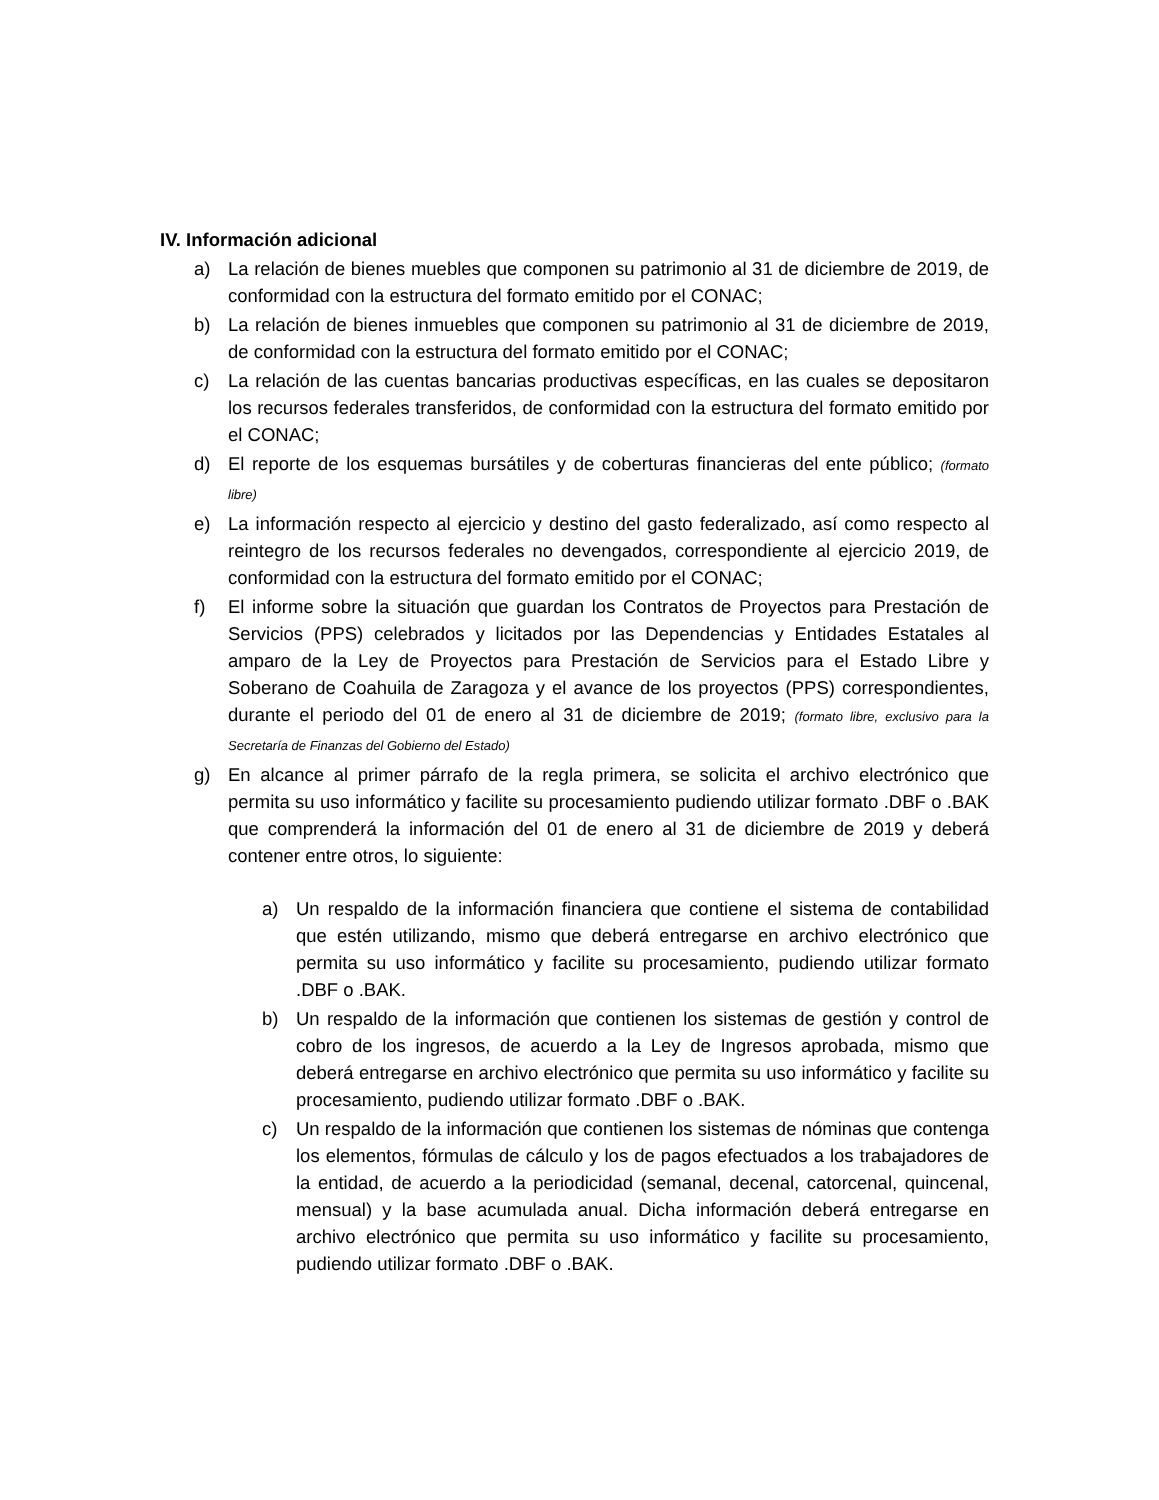IV. Información adicional
a) La relación de bienes muebles que componen su patrimonio al 31 de diciembre de 2019, de conformidad con la estructura del formato emitido por el CONAC;
b) La relación de bienes inmuebles que componen su patrimonio al 31 de diciembre de 2019, de conformidad con la estructura del formato emitido por el CONAC;
c) La relación de las cuentas bancarias productivas específicas, en las cuales se depositaron los recursos federales transferidos, de conformidad con la estructura del formato emitido por el CONAC;
d) El reporte de los esquemas bursátiles y de coberturas financieras del ente público; (formato libre)
e) La información respecto al ejercicio y destino del gasto federalizado, así como respecto al reintegro de los recursos federales no devengados, correspondiente al ejercicio 2019, de conformidad con la estructura del formato emitido por el CONAC;
f) El informe sobre la situación que guardan los Contratos de Proyectos para Prestación de Servicios (PPS) celebrados y licitados por las Dependencias y Entidades Estatales al amparo de la Ley de Proyectos para Prestación de Servicios para el Estado Libre y Soberano de Coahuila de Zaragoza y el avance de los proyectos (PPS) correspondientes, durante el periodo del 01 de enero al 31 de diciembre de 2019; (formato libre, exclusivo para la Secretaría de Finanzas del Gobierno del Estado)
g) En alcance al primer párrafo de la regla primera, se solicita el archivo electrónico que permita su uso informático y facilite su procesamiento pudiendo utilizar formato .DBF o .BAK que comprenderá la información del 01 de enero al 31 de diciembre de 2019 y deberá contener entre otros, lo siguiente:
a) Un respaldo de la información financiera que contiene el sistema de contabilidad que estén utilizando, mismo que deberá entregarse en archivo electrónico que permita su uso informático y facilite su procesamiento, pudiendo utilizar formato .DBF o .BAK.
b) Un respaldo de la información que contienen los sistemas de gestión y control de cobro de los ingresos, de acuerdo a la Ley de Ingresos aprobada, mismo que deberá entregarse en archivo electrónico que permita su uso informático y facilite su procesamiento, pudiendo utilizar formato .DBF o .BAK.
c) Un respaldo de la información que contienen los sistemas de nóminas que contenga los elementos, fórmulas de cálculo y los de pagos efectuados a los trabajadores de la entidad, de acuerdo a la periodicidad (semanal, decenal, catorcenal, quincenal, mensual) y la base acumulada anual. Dicha información deberá entregarse en archivo electrónico que permita su uso informático y facilite su procesamiento, pudiendo utilizar formato .DBF o .BAK.